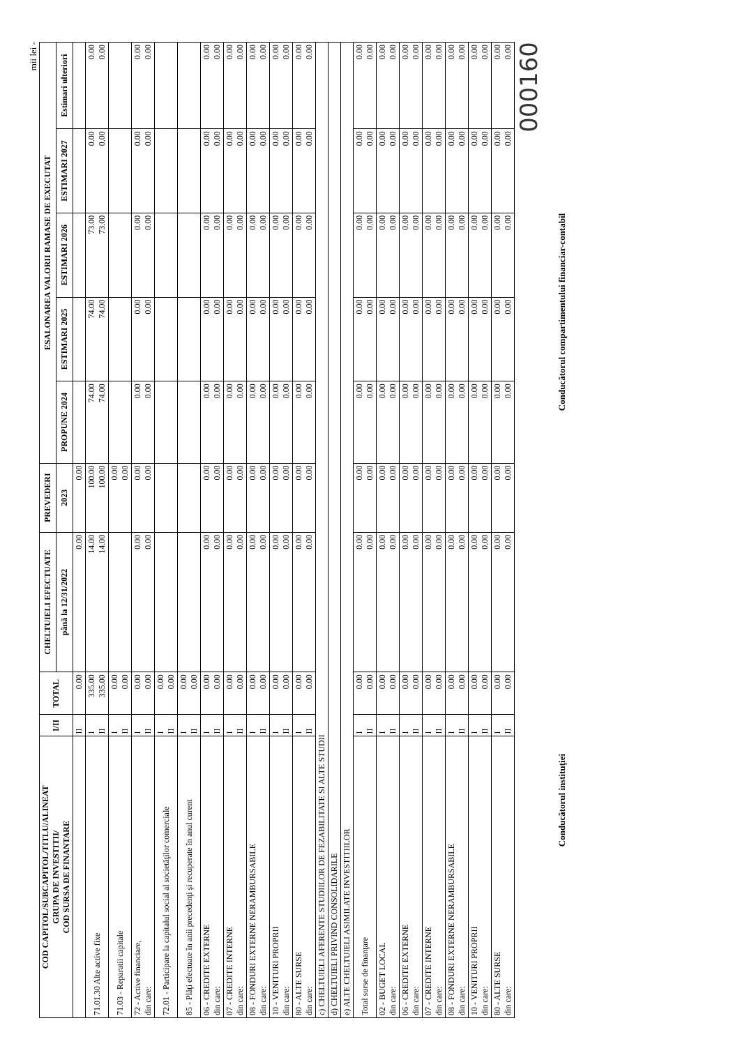mii lei -
| COD CAPITOL/SUBCAPITOL/TITLU/ALINEAT GRUPA DE INVESTITII/ COD SURSA DE FINANTARE | I/II | TOTAL | CHELTUIELI EFECTUATE | PREVEDERI | ESALONAREA VALORII RAMASE DE EXECUTAT | | | | |
| --- | --- | --- | --- | --- | --- | --- | --- | --- | --- |
| | | | până la 12/31/2022 | 2023 | PROPUNE 2024 | ESTIMARI 2025 | ESTIMARI 2026 | ESTIMARI 2027 | Estimari ulteriori |
| | II | 0.00 | 0.00 | 0.00 | | | | | |
| 71.01.30 Alte active fixe | I II | 335.00 335.00 | 14.00 14.00 | 100.00 100.00 | 74.00 74.00 | 74.00 74.00 | 73.00 73.00 | 0.00 0.00 | 0.00 0.00 |
| 71.03 - Reparatii capitale | I II | 0.00 0.00 | | 0.00 0.00 | | | | | |
| 72 - Active financiare, din care: | I II | 0.00 0.00 | 0.00 0.00 | 0.00 0.00 | 0.00 0.00 | 0.00 0.00 | 0.00 0.00 | 0.00 0.00 | 0.00 0.00 |
| 72.01 - Participare la capitalul social al societăţilor comerciale | I II | 0.00 0.00 | | | | | | | |
| 85 - Plăţi efectuate în anii precedenţi şi recuperate în anul curent | I II | 0.00 0.00 | | | | | | | |
| 06 - CREDITE EXTERNE din care: | I II | 0.00 0.00 | 0.00 0.00 | 0.00 0.00 | 0.00 0.00 | 0.00 0.00 | 0.00 0.00 | 0.00 0.00 | 0.00 0.00 |
| 07 - CREDITE INTERNE din care: | I II | 0.00 0.00 | 0.00 0.00 | 0.00 0.00 | 0.00 0.00 | 0.00 0.00 | 0.00 0.00 | 0.00 0.00 | 0.00 0.00 |
| 08 - FONDURI EXTERNE NERAMBURSABILE din care: | I II | 0.00 0.00 | 0.00 0.00 | 0.00 0.00 | 0.00 0.00 | 0.00 0.00 | 0.00 0.00 | 0.00 0.00 | 0.00 0.00 |
| 10 - VENITURI PROPRII din care: | I II | 0.00 0.00 | 0.00 0.00 | 0.00 0.00 | 0.00 0.00 | 0.00 0.00 | 0.00 0.00 | 0.00 0.00 | 0.00 0.00 |
| 80 - ALTE SURSE din care: | I II | 0.00 0.00 | 0.00 0.00 | 0.00 0.00 | 0.00 0.00 | 0.00 0.00 | 0.00 0.00 | 0.00 0.00 | 0.00 0.00 |
| c) CHELTUIELI AFERENTE STUDIILOR DE FEZABILITATE SI ALTE STUDII | | | | | | | | | |
| d) CHELTUIELI PRIVIND CONSOLIDARILE | | | | | | | | | |
| e) ALTE CHELTUIELI ASIMILATE INVESTITIILOR | | | | | | | | | |
| Total surse de finanţare | I II | 0.00 0.00 | 0.00 0.00 | 0.00 0.00 | 0.00 0.00 | 0.00 0.00 | 0.00 0.00 | 0.00 0.00 | 0.00 0.00 |
| 02 - BUGET LOCAL din care: | I II | 0.00 0.00 | 0.00 0.00 | 0.00 0.00 | 0.00 0.00 | 0.00 0.00 | 0.00 0.00 | 0.00 0.00 | 0.00 0.00 |
| 06 - CREDITE EXTERNE din care: | I II | 0.00 0.00 | 0.00 0.00 | 0.00 0.00 | 0.00 0.00 | 0.00 0.00 | 0.00 0.00 | 0.00 0.00 | 0.00 0.00 |
| 07 - CREDITE INTERNE din care: | I II | 0.00 0.00 | 0.00 0.00 | 0.00 0.00 | 0.00 0.00 | 0.00 0.00 | 0.00 0.00 | 0.00 0.00 | 0.00 0.00 |
| 08 - FONDURI EXTERNE NERAMBURSABILE din care: | I II | 0.00 0.00 | 0.00 0.00 | 0.00 0.00 | 0.00 0.00 | 0.00 0.00 | 0.00 0.00 | 0.00 0.00 | 0.00 0.00 |
| 10 - VENITURI PROPRII din care: | I II | 0.00 0.00 | 0.00 0.00 | 0.00 0.00 | 0.00 0.00 | 0.00 0.00 | 0.00 0.00 | 0.00 0.00 | 0.00 0.00 |
| 80 - ALTE SURSE din care: | I II | 0.00 0.00 | 0.00 0.00 | 0.00 0.00 | 0.00 0.00 | 0.00 0.00 | 0.00 0.00 | 0.00 0.00 | 0.00 0.00 |
000160
Conducătorul instituţiei Conducătorul compartimentului financiar-contabil